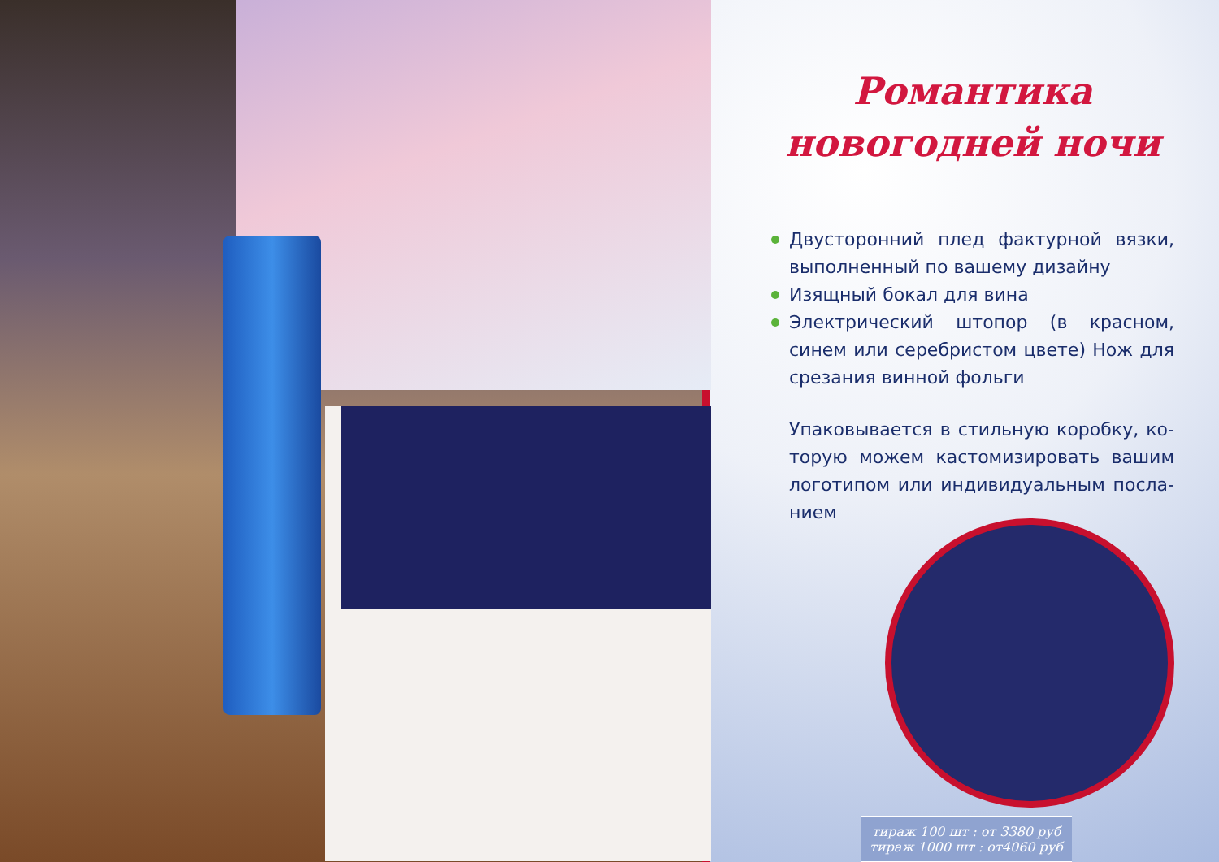Романтика
новогодней ночи
Двусторонний плед фактурной вязки, выполненный по вашему дизайну
Изящный бокал для вина
Электрический штопор (в красном, синем или серебристом цвете) Нож для срезания винной фольги
Упаковывается в стильную коробку, ко-торую можем кастомизировать вашим логотипом или индивидуальным посла-нием
тираж 100 шт : от 3380 руб
тираж 1000 шт : от4060 руб